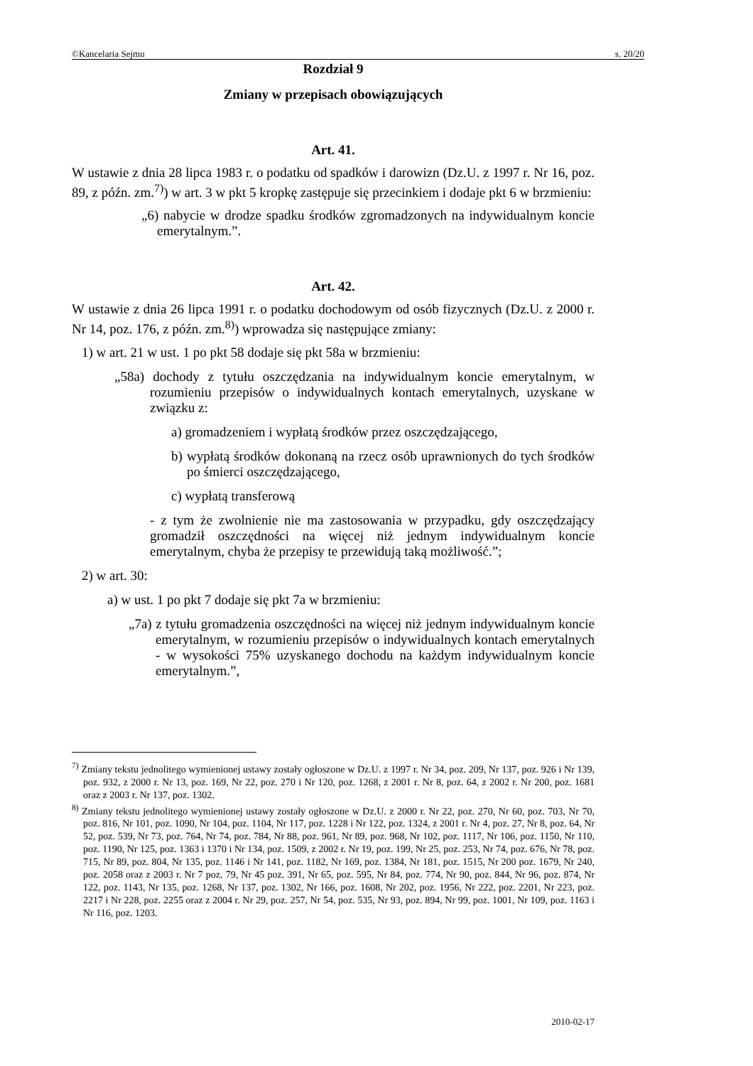©Kancelaria Sejmu s. 20/20
Rozdział 9
Zmiany w przepisach obowiązujących
Art. 41.
W ustawie z dnia 28 lipca 1983 r. o podatku od spadków i darowizn (Dz.U. z 1997 r. Nr 16, poz. 89, z późn. zm.<sup>7)</sup>) w art. 3 w pkt 5 kropkę zastępuje się przecinkiem i dodaje pkt 6 w brzmieniu:
„6) nabycie w drodze spadku środków zgromadzonych na indywidualnym koncie emerytalnym.”.
Art. 42.
W ustawie z dnia 26 lipca 1991 r. o podatku dochodowym od osób fizycznych (Dz.U. z 2000 r. Nr 14, poz. 176, z późn. zm.<sup>8)</sup>) wprowadza się następujące zmiany:
1) w art. 21 w ust. 1 po pkt 58 dodaje się pkt 58a w brzmieniu:
„58a) dochody z tytułu oszczędzania na indywidualnym koncie emerytalnym, w rozumieniu przepisów o indywidualnych kontach emerytalnych, uzyskane w związku z:
a) gromadzeniem i wypłatą środków przez oszczędzającego,
b) wypłatą środków dokonaną na rzecz osób uprawnionych do tych środków po śmierci oszczędzającego,
c) wypłatą transferową
- z tym że zwolnienie nie ma zastosowania w przypadku, gdy oszczędzający gromadził oszczędności na więcej niż jednym indywidualnym koncie emerytalnym, chyba że przepisy te przewidują taką możliwość.”;
2) w art. 30:
a) w ust. 1 po pkt 7 dodaje się pkt 7a w brzmieniu:
„7a) z tytułu gromadzenia oszczędności na więcej niż jednym indywidualnym koncie emerytalnym, w rozumieniu przepisów o indywidualnych kontach emerytalnych - w wysokości 75% uzyskanego dochodu na każdym indywidualnym koncie emerytalnym.”,
<sup>7)</sup> Zmiany tekstu jednolitego wymienionej ustawy zostały ogłoszone w Dz.U. z 1997 r. Nr 34, poz. 209, Nr 137, poz. 926 i Nr 139, poz. 932, z 2000 r. Nr 13, poz. 169, Nr 22, poz. 270 i Nr 120, poz. 1268, z 2001 r. Nr 8, poz. 64, z 2002 r. Nr 200, poz. 1681 oraz z 2003 r. Nr 137, poz. 1302.
<sup>8)</sup> Zmiany tekstu jednolitego wymienionej ustawy zostały ogłoszone w Dz.U. z 2000 r. Nr 22, poz. 270, Nr 60, poz. 703, Nr 70, poz. 816, Nr 101, poz. 1090, Nr 104, poz. 1104, Nr 117, poz. 1228 i Nr 122, poz. 1324, z 2001 r. Nr 4, poz. 27, Nr 8, poz. 64, Nr 52, poz. 539, Nr 73, poz. 764, Nr 74, poz. 784, Nr 88, poz. 961, Nr 89, poz. 968, Nr 102, poz. 1117, Nr 106, poz. 1150, Nr 110, poz. 1190, Nr 125, poz. 1363 i 1370 i Nr 134, poz. 1509, z 2002 r. Nr 19, poz. 199, Nr 25, poz. 253, Nr 74, poz. 676, Nr 78, poz. 715, Nr 89, poz. 804, Nr 135, poz. 1146 i Nr 141, poz. 1182, Nr 169, poz. 1384, Nr 181, poz. 1515, Nr 200 poz. 1679, Nr 240, poz. 2058 oraz z 2003 r. Nr 7 poz. 79, Nr 45 poz. 391, Nr 65, poz. 595, Nr 84, poz. 774, Nr 90, poz. 844, Nr 96, poz. 874, Nr 122, poz. 1143, Nr 135, poz. 1268, Nr 137, poz. 1302, Nr 166, poz. 1608, Nr 202, poz. 1956, Nr 222, poz. 2201, Nr 223, poz. 2217 i Nr 228, poz. 2255 oraz z 2004 r. Nr 29, poz. 257, Nr 54, poz. 535, Nr 93, poz. 894, Nr 99, poz. 1001, Nr 109, poz. 1163 i Nr 116, poz. 1203.
2010-02-17